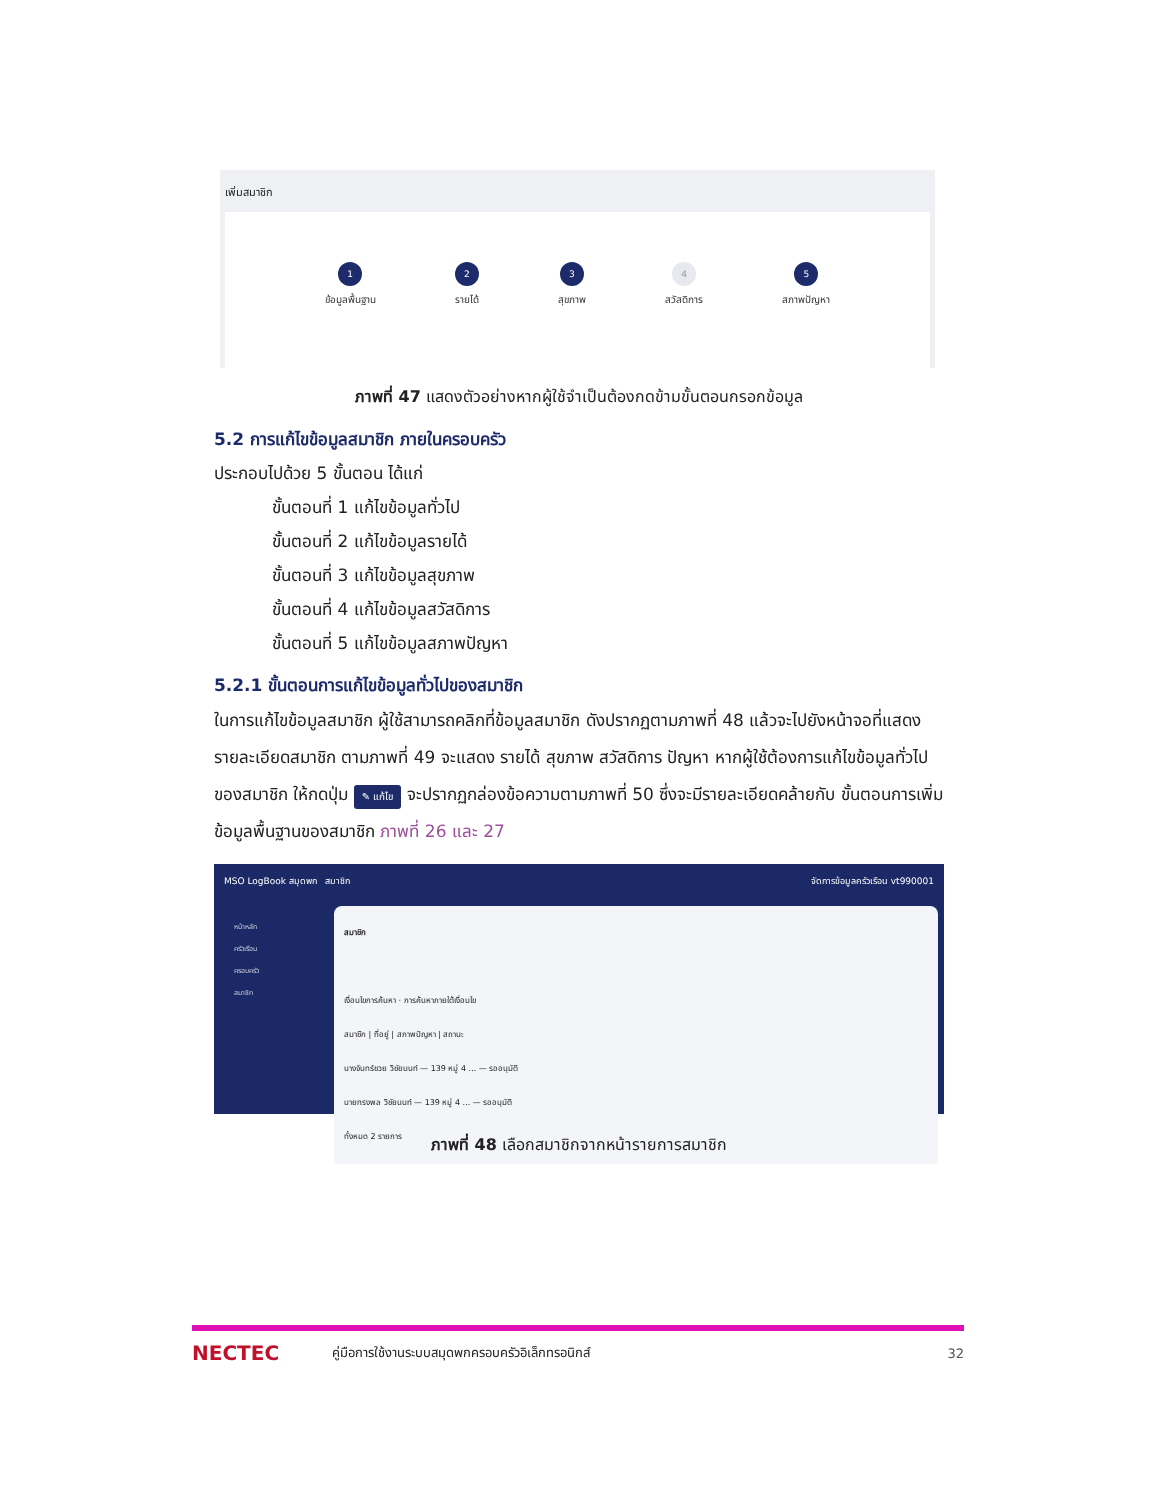เพิ่มสมาชิก
1
ข้อมูลพื้นฐาน
2
รายได้
3
สุขภาพ
4
สวัสดิการ
5
สภาพปัญหา
ภาพที่ 47 แสดงตัวอย่างหากผู้ใช้จำเป็นต้องกดข้ามขั้นตอนกรอกข้อมูล
5.2 การแก้ไขข้อมูลสมาชิก ภายในครอบครัว
ประกอบไปด้วย 5 ขั้นตอน ได้แก่
ขั้นตอนที่ 1 แก้ไขข้อมูลทั่วไป
ขั้นตอนที่ 2 แก้ไขข้อมูลรายได้
ขั้นตอนที่ 3 แก้ไขข้อมูลสุขภาพ
ขั้นตอนที่ 4 แก้ไขข้อมูลสวัสดิการ
ขั้นตอนที่ 5 แก้ไขข้อมูลสภาพปัญหา
5.2.1 ขั้นตอนการแก้ไขข้อมูลทั่วไปของสมาชิก
ในการแก้ไขข้อมูลสมาชิก ผู้ใช้สามารถคลิกที่ข้อมูลสมาชิก ดังปรากฏตามภาพที่ 48 แล้วจะไปยังหน้าจอที่แสดงรายละเอียดสมาชิก ตามภาพที่ 49 จะแสดง รายได้ สุขภาพ สวัสดิการ ปัญหา หากผู้ใช้ต้องการแก้ไขข้อมูลทั่วไปของสมาชิก ให้กดปุ่ม ✎ แก้ไข จะปรากฏกล่องข้อความตามภาพที่ 50 ซึ่งจะมีรายละเอียดคล้ายกับ ขั้นตอนการเพิ่มข้อมูลพื้นฐานของสมาชิก ภาพที่ 26 และ 27
MSO LogBook สมุดพก สมาชิก จัดการข้อมูลครัวเรือน vt990001
หน้าหลัก
ครัวเรือน
ครอบครัว
สมาชิก
สมาชิก
เงื่อนไขการค้นหา · การค้นหาภายใต้เงื่อนไข
สมาชิก | ที่อยู่ | สภาพปัญหา | สถานะ
นางจันทร์ชวย วิชัยนนท์ — 139 หมู่ 4 ... — รออนุมัติ
นายทรงพล วิชัยนนท์ — 139 หมู่ 4 ... — รออนุมัติ
ทั้งหมด 2 รายการ
ภาพที่ 48 เลือกสมาชิกจากหน้ารายการสมาชิก
NECTEC คู่มือการใช้งานระบบสมุดพกครอบครัวอิเล็กทรอนิกส์ 32